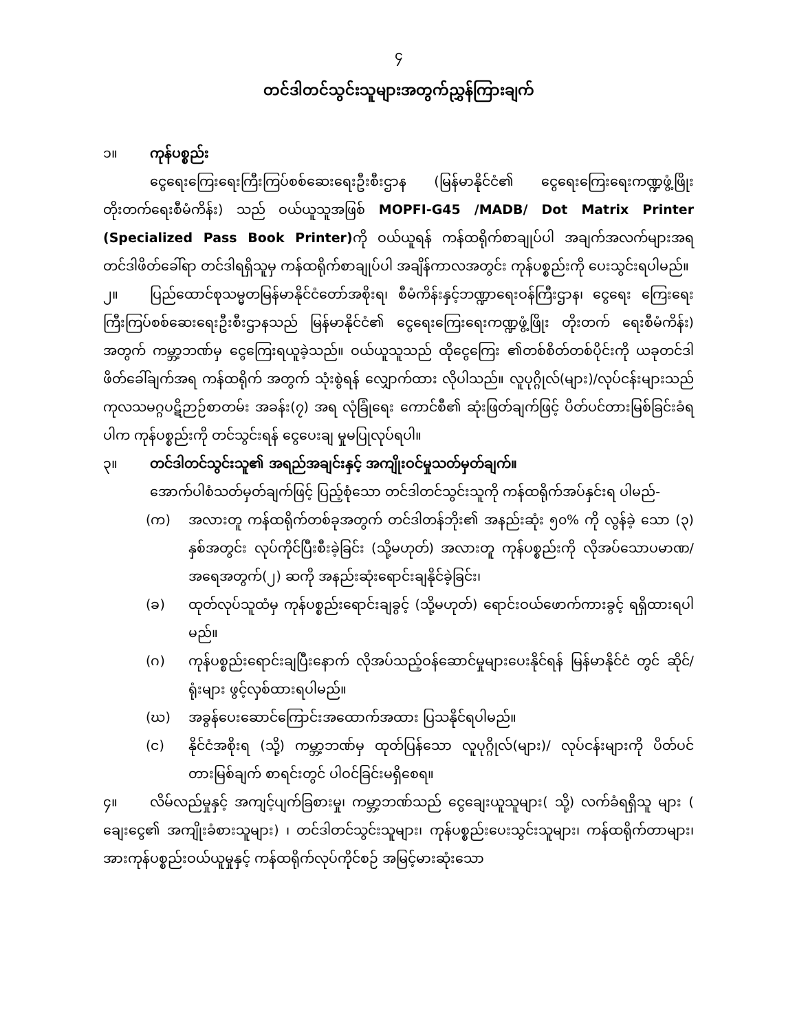၄
တင်ဒါတင်သွင်းသူများအတွက်ညွှန်ကြားချက်
၁။ ကုန်ပစ္စည်း
ငွေရေးကြေးရေးကြီးကြပ်စစ်ဆေးရေးဦးစီးဌာန (မြန်မာနိုင်ငံ၏ ငွေရေးကြေးရေးကဏ္ဍဖွံ့ဖြိုး တိုးတက်ရေးစီမံကိန်း) သည် ဝယ်ယူသူအဖြစ် MOPFI-G45 /MADB/ Dot Matrix Printer (Specialized Pass Book Printer) ကို ဝယ်ယူရန် ကန်ထရိုက်စာချုပ်ပါ အချက်အလက်များအရ တင်ဒါဖိတ်ခေါ်ရာ တင်ဒါရရှိသူမှ ကန်ထရိုက်စာချုပ်ပါ အချိန်ကာလအတွင်း ကုန်ပစ္စည်းကို ပေးသွင်းရပါမည်။
၂။ ပြည်ထောင်စုသမ္မတမြန်မာနိုင်ငံတော်အစိုးရ၊ စီမံကိန်းနှင့်ဘဏ္ဍာရေးဝန်ကြီးဌာန၊ ငွေရေး ကြေးရေးကြီးကြပ်စစ်ဆေးရေးဦးစီးဌာနသည် မြန်မာနိုင်ငံ၏ ငွေရေးကြေးရေးကဏ္ဍဖွံ့ဖြိုး တိုးတက် ရေးစီမံကိန်း) အတွက် ကမ္ဘာ့ဘဏ်မှ ငွေကြေးရယူခဲ့သည်။ ဝယ်ယူသူသည် ထိုငွေကြေး ၏တစ်စိတ်တစ်ပိုင်းကို ယခုတင်ဒါဖိတ်ခေါ်ချက်အရ ကန်ထရိုက် အတွက် သုံးစွဲရန် လျှောက်ထား လိုပါသည်။ လူပုဂ္ဂိုလ်(များ)/လုပ်ငန်းများသည် ကုလသမဂ္ဂပဋိဉာဉ်စာတမ်း အခန်း(၇) အရ လုံခြုံရေး ကောင်စီ၏ ဆုံးဖြတ်ချက်ဖြင့် ပိတ်ပင်တားမြစ်ခြင်းခံရပါက ကုန်ပစ္စည်းကို တင်သွင်းရန် ငွေပေးချ မှုမပြုလုပ်ရပါ။
၃။ တင်ဒါတင်သွင်းသူ၏ အရည်အချင်းနှင့် အကျိုးဝင်မှုသတ်မှတ်ချက်။
အောက်ပါစံသတ်မှတ်ချက်ဖြင့် ပြည့်စုံသော တင်ဒါတင်သွင်းသူကို ကန်ထရိုက်အပ်နှင်းရ ပါမည်-
(က) အလားတူ ကန်ထရိုက်တစ်ခုအတွက် တင်ဒါတန်ဘိုး၏ အနည်းဆုံး ၅၀% ကို လွန်ခဲ့ သော (၃) နှစ်အတွင်း လုပ်ကိုင်ပြီးစီးခဲ့ခြင်း (သို့မဟုတ်) အလားတူ ကုန်ပစ္စည်းကို လိုအပ်သောပမာဏ/အရေအတွက်(၂) ဆကို အနည်းဆုံးရောင်းချနိုင်ခဲ့ခြင်း၊
(ခ) ထုတ်လုပ်သူထံမှ ကုန်ပစ္စည်းရောင်းချခွင့် (သို့မဟုတ်) ရောင်းဝယ်ဖောက်ကားခွင့် ရရှိထားရပါမည်။
(ဂ) ကုန်ပစ္စည်းရောင်းချပြီးနောက် လိုအပ်သည့်ဝန်ဆောင်မှုများပေးနိုင်ရန် မြန်မာနိုင်ငံ တွင် ဆိုင်/ရုံးများ ဖွင့်လှစ်ထားရပါမည်။
(ဃ) အခွန်ပေးဆောင်ကြောင်းအထောက်အထား ပြသနိုင်ရပါမည်။
(င) နိုင်ငံအစိုးရ (သို့) ကမ္ဘာ့ဘဏ်မှ ထုတ်ပြန်သော လူပုဂ္ဂိုလ်(များ)/ လုပ်ငန်းများကို ပိတ်ပင်တားမြစ်ချက် စာရင်းတွင် ပါဝင်ခြင်းမရှိစေရ။
၄။ လိမ်လည်မှုနှင့် အကျင့်ပျက်ခြစားမှု၊ ကမ္ဘာ့ဘဏ်သည် ငွေချေးယူသူများ( သို့) လက်ခံရရှိသူ များ ( ချေးငွေ၏ အကျိုးခံစားသူများ) ၊ တင်ဒါတင်သွင်းသူများ၊ ကုန်ပစ္စည်းပေးသွင်းသူများ၊ ကန်ထရိုက်တာများ၊ အားကုန်ပစ္စည်းဝယ်ယူမှုနှင့် ကန်ထရိုက်လုပ်ကိုင်စဉ် အမြင့်မားဆုံးသော